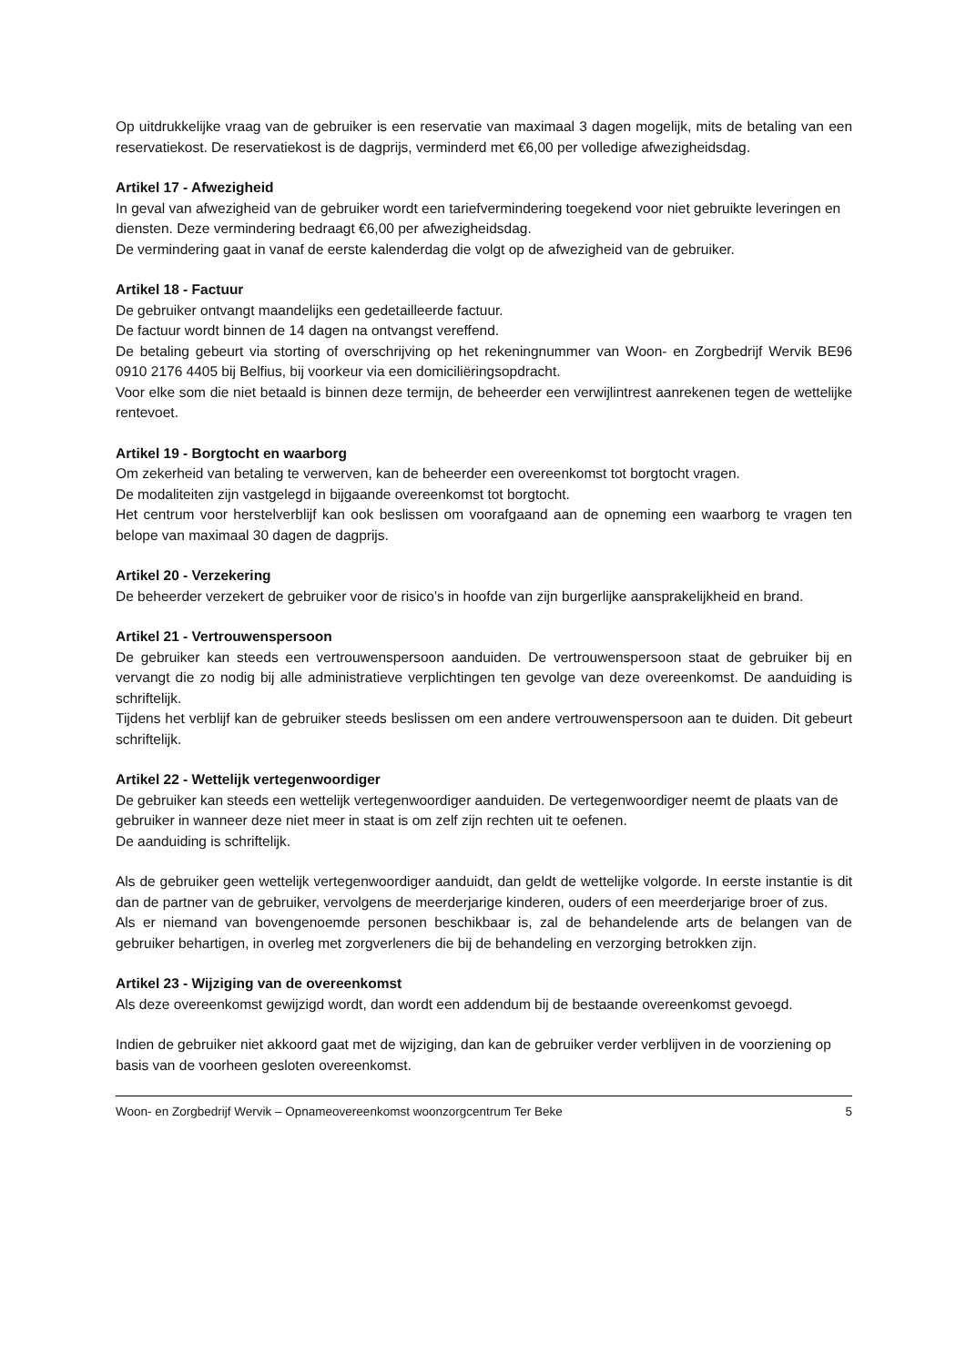Op uitdrukkelijke vraag van de gebruiker is een reservatie van maximaal 3 dagen mogelijk, mits de betaling van een reservatiekost. De reservatiekost is de dagprijs, verminderd met €6,00 per volledige afwezigheidsdag.
Artikel 17 - Afwezigheid
In geval van afwezigheid van de gebruiker wordt een tariefvermindering toegekend voor niet gebruikte leveringen en diensten. Deze vermindering bedraagt €6,00 per afwezigheidsdag.
De vermindering gaat in vanaf de eerste kalenderdag die volgt op de afwezigheid van de gebruiker.
Artikel 18 - Factuur
De gebruiker ontvangt maandelijks een gedetailleerde factuur.
De factuur wordt binnen de 14 dagen na ontvangst vereffend.
De betaling gebeurt via storting of overschrijving op het rekeningnummer van Woon- en Zorgbedrijf Wervik BE96 0910 2176 4405 bij Belfius, bij voorkeur via een domiciliëringsopdracht.
Voor elke som die niet betaald is binnen deze termijn, de beheerder een verwijlintrest aanrekenen tegen de wettelijke rentevoet.
Artikel 19 - Borgtocht en waarborg
Om zekerheid van betaling te verwerven, kan de beheerder een overeenkomst tot borgtocht vragen.
De modaliteiten zijn vastgelegd in bijgaande overeenkomst tot borgtocht.
Het centrum voor herstelverblijf kan ook beslissen om voorafgaand aan de opneming een waarborg te vragen ten belope van maximaal 30 dagen de dagprijs.
Artikel 20 - Verzekering
De beheerder verzekert de gebruiker voor de risico’s in hoofde van zijn burgerlijke aansprakelijkheid en brand.
Artikel 21 - Vertrouwenspersoon
De gebruiker kan steeds een vertrouwenspersoon aanduiden. De vertrouwenspersoon staat de gebruiker bij en vervangt die zo nodig bij alle administratieve verplichtingen ten gevolge van deze overeenkomst. De aanduiding is schriftelijk.
Tijdens het verblijf kan de gebruiker steeds beslissen om een andere vertrouwenspersoon aan te duiden. Dit gebeurt schriftelijk.
Artikel 22 - Wettelijk vertegenwoordiger
De gebruiker kan steeds een wettelijk vertegenwoordiger aanduiden. De vertegenwoordiger neemt de plaats van de gebruiker in wanneer deze niet meer in staat is om zelf zijn rechten uit te oefenen.
De aanduiding is schriftelijk.
Als de gebruiker geen wettelijk vertegenwoordiger aanduidt, dan geldt de wettelijke volgorde. In eerste instantie is dit dan de partner van de gebruiker, vervolgens de meerderjarige kinderen, ouders of een meerderjarige broer of zus.
Als er niemand van bovengenoemde personen beschikbaar is, zal de behandelende arts de belangen van de gebruiker behartigen, in overleg met zorgverleners die bij de behandeling en verzorging betrokken zijn.
Artikel 23 - Wijziging van de overeenkomst
Als deze overeenkomst gewijzigd wordt, dan wordt een addendum bij de bestaande overeenkomst gevoegd.
Indien de gebruiker niet akkoord gaat met de wijziging, dan kan de gebruiker verder verblijven in de voorziening op basis van de voorheen gesloten overeenkomst.
Woon- en Zorgbedrijf Wervik – Opnameovereenkomst woonzorgcentrum Ter Beke 5